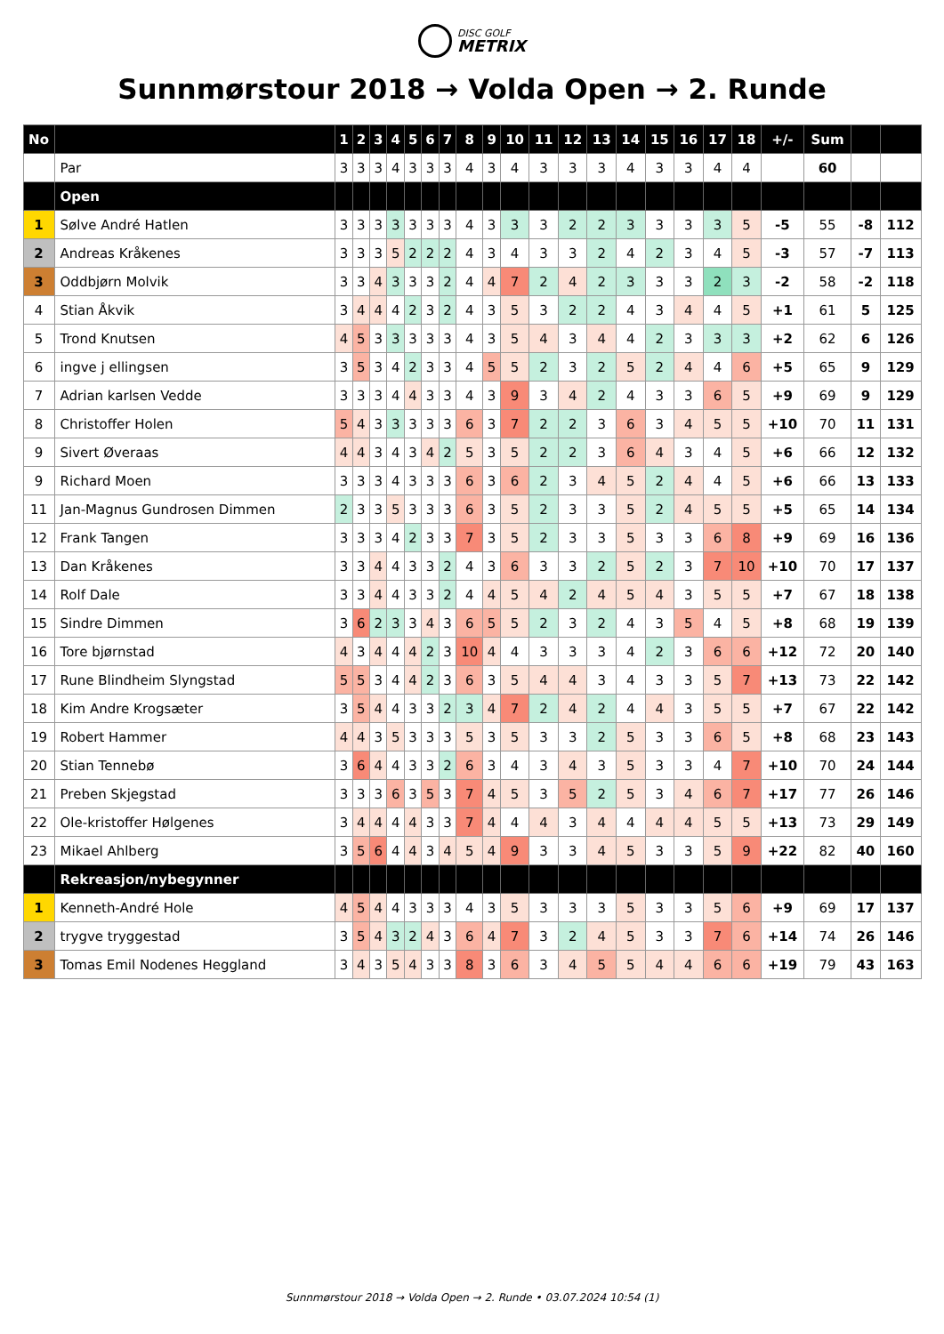DISC GOLF
METRIX
Sunnmørstour 2018 → Volda Open → 2. Runde
| No | | 1 | 2 | 3 | 4 | 5 | 6 | 7 | 8 | 9 | 10 | 11 | 12 | 13 | 14 | 15 | 16 | 17 | 18 | +/- | Sum | | |
| --- | --- | --- | --- | --- | --- | --- | --- | --- | --- | --- | --- | --- | --- | --- | --- | --- | --- | --- | --- | --- | --- | --- | --- |
| | Par | 3 | 3 | 3 | 4 | 3 | 3 | 3 | 4 | 3 | 4 | 3 | 3 | 3 | 4 | 3 | 3 | 4 | 4 | | 60 | | |
| | Open | | | | | | | | | | | | | | | | | | | | | | |
| 1 | Sølve André Hatlen | 3 | 3 | 3 | 3 | 3 | 3 | 3 | 4 | 3 | 3 | 3 | 2 | 2 | 3 | 3 | 3 | 3 | 5 | -5 | 55 | -8 | 112 |
| 2 | Andreas Kråkenes | 3 | 3 | 3 | 5 | 2 | 2 | 2 | 4 | 3 | 4 | 3 | 3 | 2 | 4 | 2 | 3 | 4 | 5 | -3 | 57 | -7 | 113 |
| 3 | Oddbjørn Molvik | 3 | 3 | 4 | 3 | 3 | 3 | 2 | 4 | 4 | 7 | 2 | 4 | 2 | 3 | 3 | 3 | 2 | 3 | -2 | 58 | -2 | 118 |
| 4 | Stian Åkvik | 3 | 4 | 4 | 4 | 2 | 3 | 2 | 4 | 3 | 5 | 3 | 2 | 2 | 4 | 3 | 4 | 4 | 5 | +1 | 61 | 5 | 125 |
| 5 | Trond Knutsen | 4 | 5 | 3 | 3 | 3 | 3 | 3 | 4 | 3 | 5 | 4 | 3 | 4 | 4 | 2 | 3 | 3 | 3 | +2 | 62 | 6 | 126 |
| 6 | ingve j ellingsen | 3 | 5 | 3 | 4 | 2 | 3 | 3 | 4 | 5 | 5 | 2 | 3 | 2 | 5 | 2 | 4 | 4 | 6 | +5 | 65 | 9 | 129 |
| 7 | Adrian karlsen Vedde | 3 | 3 | 3 | 4 | 4 | 3 | 3 | 4 | 3 | 9 | 3 | 4 | 2 | 4 | 3 | 3 | 6 | 5 | +9 | 69 | 9 | 129 |
| 8 | Christoffer Holen | 5 | 4 | 3 | 3 | 3 | 3 | 3 | 6 | 3 | 7 | 2 | 2 | 3 | 6 | 3 | 4 | 5 | 5 | +10 | 70 | 11 | 131 |
| 9 | Sivert Øveraas | 4 | 4 | 3 | 4 | 3 | 4 | 2 | 5 | 3 | 5 | 2 | 2 | 3 | 6 | 4 | 3 | 4 | 5 | +6 | 66 | 12 | 132 |
| 9 | Richard Moen | 3 | 3 | 3 | 4 | 3 | 3 | 3 | 6 | 3 | 6 | 2 | 3 | 4 | 5 | 2 | 4 | 4 | 5 | +6 | 66 | 13 | 133 |
| 11 | Jan-Magnus Gundrosen Dimmen | 2 | 3 | 3 | 5 | 3 | 3 | 3 | 6 | 3 | 5 | 2 | 3 | 3 | 5 | 2 | 4 | 5 | 5 | +5 | 65 | 14 | 134 |
| 12 | Frank Tangen | 3 | 3 | 3 | 4 | 2 | 3 | 3 | 7 | 3 | 5 | 2 | 3 | 3 | 5 | 3 | 3 | 6 | 8 | +9 | 69 | 16 | 136 |
| 13 | Dan Kråkenes | 3 | 3 | 4 | 4 | 3 | 3 | 2 | 4 | 3 | 6 | 3 | 3 | 2 | 5 | 2 | 3 | 7 | 10 | +10 | 70 | 17 | 137 |
| 14 | Rolf Dale | 3 | 3 | 4 | 4 | 3 | 3 | 2 | 4 | 4 | 5 | 4 | 2 | 4 | 5 | 4 | 3 | 5 | 5 | +7 | 67 | 18 | 138 |
| 15 | Sindre Dimmen | 3 | 6 | 2 | 3 | 3 | 4 | 3 | 6 | 5 | 5 | 2 | 3 | 2 | 4 | 3 | 5 | 4 | 5 | +8 | 68 | 19 | 139 |
| 16 | Tore bjørnstad | 4 | 3 | 4 | 4 | 4 | 2 | 3 | 10 | 4 | 4 | 3 | 3 | 3 | 4 | 2 | 3 | 6 | 6 | +12 | 72 | 20 | 140 |
| 17 | Rune Blindheim Slyngstad | 5 | 5 | 3 | 4 | 4 | 2 | 3 | 6 | 3 | 5 | 4 | 4 | 3 | 4 | 3 | 3 | 5 | 7 | +13 | 73 | 22 | 142 |
| 18 | Kim Andre Krogsæter | 3 | 5 | 4 | 4 | 3 | 3 | 2 | 3 | 4 | 7 | 2 | 4 | 2 | 4 | 4 | 3 | 5 | 5 | +7 | 67 | 22 | 142 |
| 19 | Robert Hammer | 4 | 4 | 3 | 5 | 3 | 3 | 3 | 5 | 3 | 5 | 3 | 3 | 2 | 5 | 3 | 3 | 6 | 5 | +8 | 68 | 23 | 143 |
| 20 | Stian Tennebø | 3 | 6 | 4 | 4 | 3 | 3 | 2 | 6 | 3 | 4 | 3 | 4 | 3 | 5 | 3 | 3 | 4 | 7 | +10 | 70 | 24 | 144 |
| 21 | Preben Skjegstad | 3 | 3 | 3 | 6 | 3 | 5 | 3 | 7 | 4 | 5 | 3 | 5 | 2 | 5 | 3 | 4 | 6 | 7 | +17 | 77 | 26 | 146 |
| 22 | Ole-kristoffer Hølgenes | 3 | 4 | 4 | 4 | 4 | 3 | 3 | 7 | 4 | 4 | 4 | 3 | 4 | 4 | 4 | 4 | 5 | 5 | +13 | 73 | 29 | 149 |
| 23 | Mikael Ahlberg | 3 | 5 | 6 | 4 | 4 | 3 | 4 | 5 | 4 | 9 | 3 | 3 | 4 | 5 | 3 | 3 | 5 | 9 | +22 | 82 | 40 | 160 |
| | Rekreasjon/nybegynner | | | | | | | | | | | | | | | | | | | | | | |
| 1 | Kenneth-André Hole | 4 | 5 | 4 | 4 | 3 | 3 | 3 | 4 | 3 | 5 | 3 | 3 | 3 | 5 | 3 | 3 | 5 | 6 | +9 | 69 | 17 | 137 |
| 2 | trygve tryggestad | 3 | 5 | 4 | 3 | 2 | 4 | 3 | 6 | 4 | 7 | 3 | 2 | 4 | 5 | 3 | 3 | 7 | 6 | +14 | 74 | 26 | 146 |
| 3 | Tomas Emil Nodenes Heggland | 3 | 4 | 3 | 5 | 4 | 3 | 3 | 8 | 3 | 6 | 3 | 4 | 5 | 5 | 4 | 4 | 6 | 6 | +19 | 79 | 43 | 163 |
Sunnmørstour 2018 → Volda Open → 2. Runde • 03.07.2024 10:54 (1)